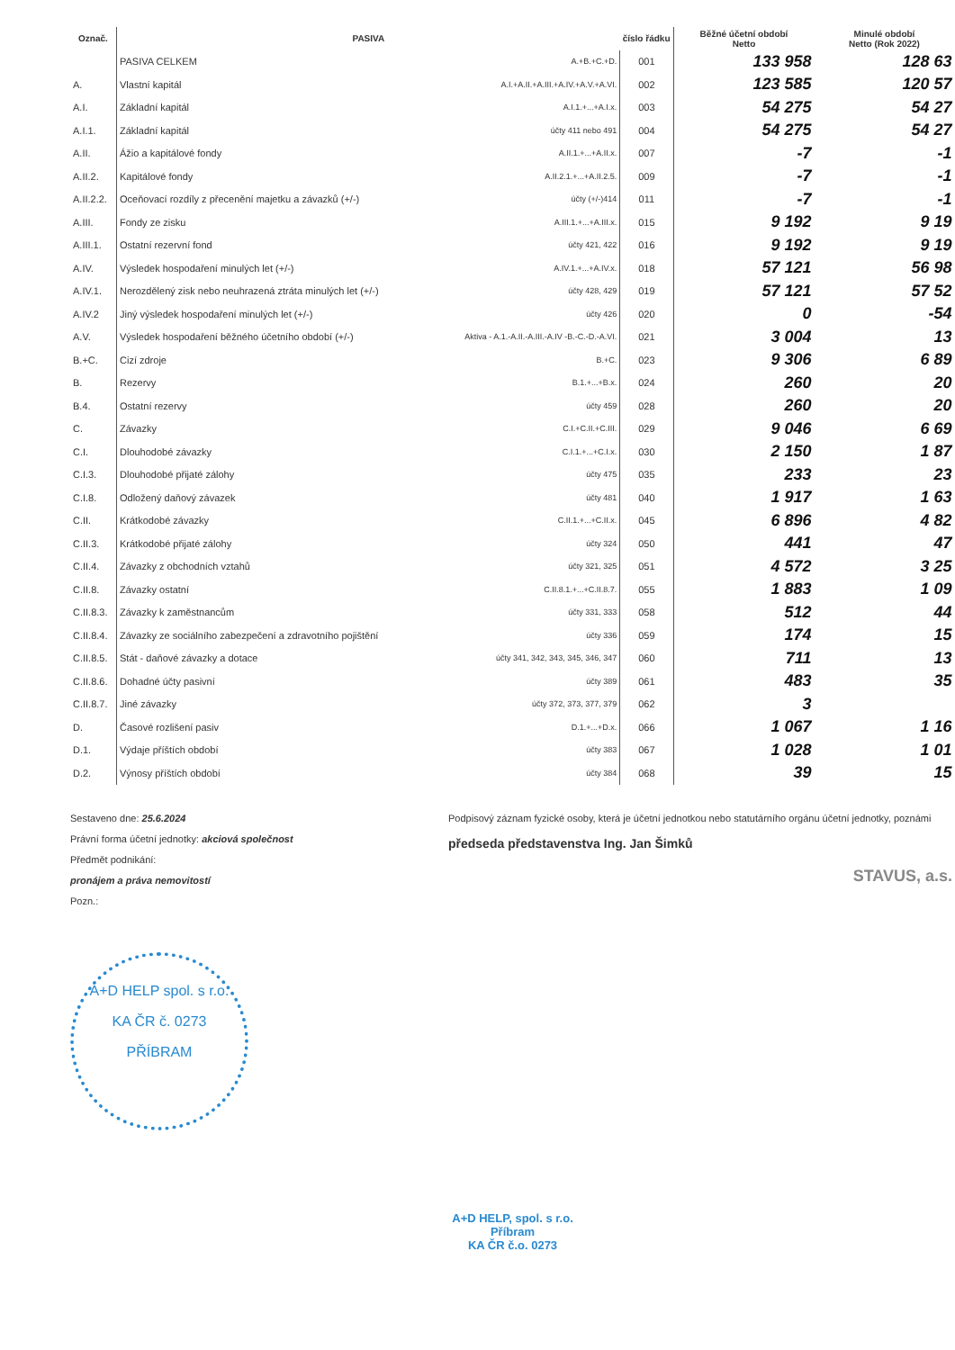| Označ. | PASIVA | | číslo řádku | Běžné účetní období Netto | Minulé období Netto (Rok 2022) |
| --- | --- | --- | --- | --- | --- |
| | PASIVA CELKEM | A.+B.+C.+D. | 001 | 133 958 | 128 63 |
| A. | Vlastní kapitál | A.I.+A.II.+A.III.+A.IV.+A.V.+A.VI. | 002 | 123 585 | 120 57 |
| A.I. | Základní kapitál | A.I.1.+...+A.I.x. | 003 | 54 275 | 54 27 |
| A.I.1. | Základní kapitál | účty 411 nebo 491 | 004 | 54 275 | 54 27 |
| A.II. | Ážio a kapitálové fondy | A.II.1.+...+A.II.x. | 007 | -7 | -1 |
| A.II.2. | Kapitálové fondy | A.II.2.1.+...+A.II.2.5. | 009 | -7 | -1 |
| A.II.2.2. | Oceňovací rozdíly z přecenění majetku a závazků (+/-) | účty (+/-)414 | 011 | -7 | -1 |
| A.III. | Fondy ze zisku | A.III.1.+...+A.III.x. | 015 | 9 192 | 9 19 |
| A.III.1. | Ostatní rezervní fond | účty 421, 422 | 016 | 9 192 | 9 19 |
| A.IV. | Výsledek hospodaření minulých let (+/-) | A.IV.1.+...+A.IV.x. | 018 | 57 121 | 56 98 |
| A.IV.1. | Nerozdělený zisk nebo neuhrazená ztráta minulých let (+/-) | účty 428, 429 | 019 | 57 121 | 57 52 |
| A.IV.2 | Jiný výsledek hospodaření minulých let (+/-) | účty 426 | 020 | 0 | -54 |
| A.V. | Výsledek hospodaření běžného účetního období (+/-) | Aktiva - A.1.-A.II.-A.III.-A.IV -B.-C.-D.-A.VI. | 021 | 3 004 | 13 |
| B.+C. | Cizí zdroje | B.+C. | 023 | 9 306 | 6 89 |
| B. | Rezervy | B.1.+...+B.x. | 024 | 260 | 20 |
| B.4. | Ostatní rezervy | účty 459 | 028 | 260 | 20 |
| C. | Závazky | C.I.+C.II.+C.III. | 029 | 9 046 | 6 69 |
| C.I. | Dlouhodobé závazky | C.I.1.+...+C.I.x. | 030 | 2 150 | 1 87 |
| C.I.3. | Dlouhodobé přijaté zálohy | účty 475 | 035 | 233 | 23 |
| C.I.8. | Odložený daňový závazek | účty 481 | 040 | 1 917 | 1 63 |
| C.II. | Krátkodobé závazky | C.II.1.+...+C.II.x. | 045 | 6 896 | 4 82 |
| C.II.3. | Krátkodobé přijaté zálohy | účty 324 | 050 | 441 | 47 |
| C.II.4. | Závazky z obchodních vztahů | účty 321, 325 | 051 | 4 572 | 3 25 |
| C.II.8. | Závazky ostatní | C.II.8.1.+...+C.II.8.7. | 055 | 1 883 | 1 09 |
| C.II.8.3. | Závazky k zaměstnancům | účty 331, 333 | 058 | 512 | 44 |
| C.II.8.4. | Závazky ze sociálního zabezpečení a zdravotního pojištění | účty 336 | 059 | 174 | 15 |
| C.II.8.5. | Stát - daňové závazky a dotace | účty 341, 342, 343, 345, 346, 347 | 060 | 711 | 13 |
| C.II.8.6. | Dohadné účty pasivní | účty 389 | 061 | 483 | 35 |
| C.II.8.7. | Jiné závazky | účty 372, 373, 377, 379 | 062 | 3 | |
| D. | Časové rozlišení pasiv | D.1.+...+D.x. | 066 | 1 067 | 1 16 |
| D.1. | Výdaje příštích období | účty 383 | 067 | 1 028 | 1 01 |
| D.2. | Výnosy příštích období | účty 384 | 068 | 39 | 15 |
Sestaveno dne: 25.6.2024
Právní forma účetní jednotky: akciová společnost
Předmět podnikání:
pronájem a práva nemovitostí
Pozn.:
Podpisový záznam fyzické osoby, která je účetní jednotkou nebo statutárního orgánu účetní jednotky, poznámi
předseda představenstva Ing. Jan Šimků
STAVUS, a.s.
A+D HELP spol. s r.o.
KA ČR č. 0273
PŘÍBRAM
A+D HELP, spol. s r.o.
Příbram
KA ČR č.o. 0273